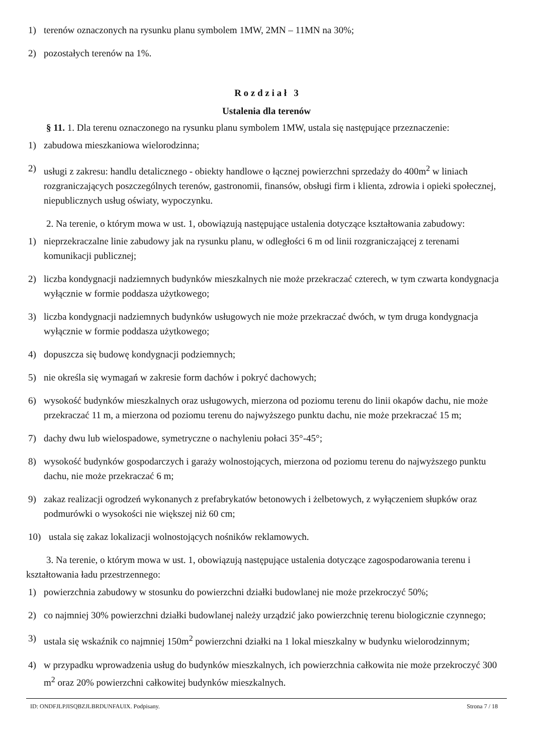1) terenów oznaczonych na rysunku planu symbolem 1MW, 2MN – 11MN na 30%;
2) pozostałych terenów na 1%.
R o z d z i a ł 3
Ustalenia dla terenów
§ 11. 1. Dla terenu oznaczonego na rysunku planu symbolem 1MW, ustala się następujące przeznaczenie:
1) zabudowa mieszkaniowa wielorodzinna;
2) usługi z zakresu: handlu detalicznego - obiekty handlowe o łącznej powierzchni sprzedaży do 400m<sup>2</sup> w liniach rozgraniczających poszczególnych terenów, gastronomii, finansów, obsługi firm i klienta, zdrowia i opieki społecznej, niepublicznych usług oświaty, wypoczynku.
2. Na terenie, o którym mowa w ust. 1, obowiązują następujące ustalenia dotyczące kształtowania zabudowy:
1) nieprzekraczalne linie zabudowy jak na rysunku planu, w odległości 6 m od linii rozgraniczającej z terenami komunikacji publicznej;
2) liczba kondygnacji nadziemnych budynków mieszkalnych nie może przekraczać czterech, w tym czwarta kondygnacja wyłącznie w formie poddasza użytkowego;
3) liczba kondygnacji nadziemnych budynków usługowych nie może przekraczać dwóch, w tym druga kondygnacja wyłącznie w formie poddasza użytkowego;
4) dopuszcza się budowę kondygnacji podziemnych;
5) nie określa się wymagań w zakresie form dachów i pokryć dachowych;
6) wysokość budynków mieszkalnych oraz usługowych, mierzona od poziomu terenu do linii okapów dachu, nie może przekraczać 11 m, a mierzona od poziomu terenu do najwyższego punktu dachu, nie może przekraczać 15 m;
7) dachy dwu lub wielospadowe, symetryczne o nachyleniu połaci 35°-45°;
8) wysokość budynków gospodarczych i garaży wolnostojących, mierzona od poziomu terenu do najwyższego punktu dachu, nie może przekraczać 6 m;
9) zakaz realizacji ogrodzeń wykonanych z prefabrykatów betonowych i żelbetowych, z wyłączeniem słupków oraz podmurówki o wysokości nie większej niż 60 cm;
10) ustala się zakaz lokalizacji wolnostojących nośników reklamowych.
3. Na terenie, o którym mowa w ust. 1, obowiązują następujące ustalenia dotyczące zagospodarowania terenu i kształtowania ładu przestrzennego:
1) powierzchnia zabudowy w stosunku do powierzchni działki budowlanej nie może przekroczyć 50%;
2) co najmniej 30% powierzchni działki budowlanej należy urządzić jako powierzchnię terenu biologicznie czynnego;
3) ustala się wskaźnik co najmniej 150m<sup>2</sup> powierzchni działki na 1 lokal mieszkalny w budynku wielorodzinnym;
4) w przypadku wprowadzenia usług do budynków mieszkalnych, ich powierzchnia całkowita nie może przekroczyć 300 m<sup>2</sup> oraz 20% powierzchni całkowitej budynków mieszkalnych.
ID: ONDFJLPJISQBZJLBRDUNFAUIX. Podpisany. Strona 7 / 18